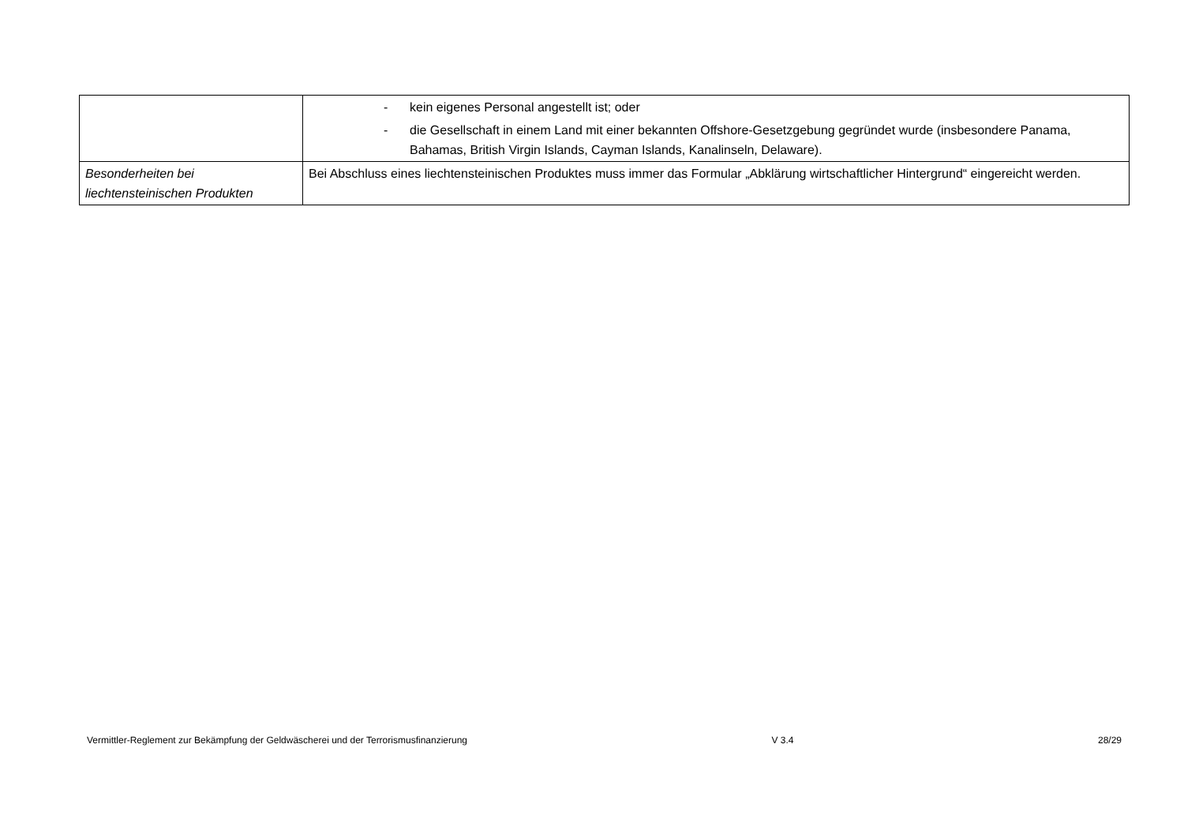| | - kein eigenes Personal angestellt ist; oder - die Gesellschaft in einem Land mit einer bekannten Offshore-Gesetzgebung gegründet wurde (insbesondere Panama, Bahamas, British Virgin Islands, Cayman Islands, Kanalinseln, Delaware). |
| Besonderheiten bei liechtensteinischen Produkten | Bei Abschluss eines liechtensteinischen Produktes muss immer das Formular „Abklärung wirtschaftlicher Hintergrund“ eingereicht werden. |
Vermittler-Reglement zur Bekämpfung der Geldwäscherei und der Terrorismusfinanzierung V 3.4 28/29